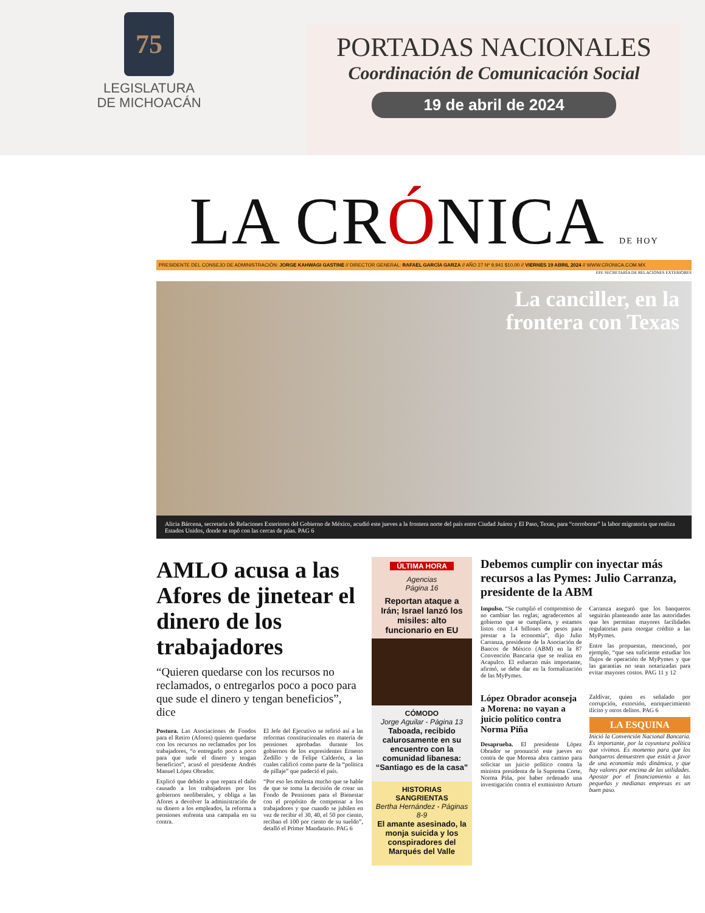75
LEGISLATURA
DE MICHOACÁN
PORTADAS NACIONALES
Coordinación de Comunicación Social
19 de abril de 2024
LA CRÓNICA DE HOY
PRESIDENTE DEL CONSEJO DE ADMINISTRACIÓN: JORGE KAHWAGI GASTINE // DIRECTOR GENERAL: RAFAEL GARCÍA GARZA // AÑO 27 Nº 9,941 $10.00 // VIERNES 19 ABRIL 2024 // WWW.CRONICA.COM.MX
EFE SECRETARÍA DE RELACIONES EXTERIORES
La canciller, en la
frontera con Texas
Alicia Bárcena, secretaria de Relaciones Exteriores del Gobierno de México, acudió este jueves a la frontera norte del país entre Ciudad Juárez y El Paso, Texas, para “corroborar” la labor migratoria que realiza Estados Unidos, donde se topó con las cercas de púas. PAG 6
AMLO acusa a las Afores de jinetear el dinero de los trabajadores
“Quieren quedarse con los recursos no reclamados, o entregarlos poco a poco para que sude el dinero y tengan beneficios”, dice
Postura. Las Asociaciones de Fondos para el Retiro (Afores) quieren quedarse con los recursos no reclamados por los trabajadores, “o entregarlo poco a poco para que sude el dinero y tengan beneficios”, acusó el presidente Andrés Manuel López Obrador.
Explicó que debido a que repara el daño causado a los trabajadores por los gobiernos neoliberales, y obliga a las Afores a devolver la administración de su dinero a los empleados, la reforma a pensiones enfrenta una campaña en su contra.
El Jefe del Ejecutivo se refirió así a las reformas constitucionales en materia de pensiones aprobadas durante los gobiernos de los expresidentes Ernesto Zedillo y de Felipe Calderón, a las cuales calificó como parte de la “política de pillaje” que padeció el país.
“Por eso les molesta mucho que se hable de que se toma la decisión de crear un Fondo de Pensiones para el Bienestar con el propósito de compensar a los trabajadores y que cuando se jubilen en vez de recibir el 30, 40, el 50 por ciento, reciban el 100 por ciento de su sueldo”, detalló el Primer Mandatario. PAG 6
ÚLTIMA HORA
Agencias
Página 16
Reportan ataque a Irán; Israel lanzó los misiles: alto funcionario en EU
CÓMODO
Jorge Aguilar - Página 13
Taboada, recibido calurosamente en su encuentro con la comunidad libanesa: “Santiago es de la casa”
HISTORIAS SANGRIENTAS
Bertha Hernández - Páginas 8-9
El amante asesinado, la monja suicida y los conspiradores del Marqués del Valle
Debemos cumplir con inyectar más recursos a las Pymes: Julio Carranza, presidente de la ABM
Impulso. “Se cumplió el compromiso de no cambiar las reglas; agradecemos al gobierno que se cumpliera, y estamos listos con 1.4 billones de pesos para prestar a la economía”, dijo Julio Carranza, presidente de la Asociación de Bancos de México (ABM) en la 87 Convención Bancaria que se realiza en Acapulco. El esfuerzo más importante, afirmó, se debe dar en la formalización de las MyPymes.
Carranza aseguró que los banqueros seguirán planteando ante las autoridades que les permitan mayores facilidades regulatorias para otorgar crédito a las MyPymes.
Entre las propuestas, mencionó, por ejemplo, “que sea suficiente estudiar los flujos de operación de MyPymes y que las garantías no sean notarizadas para evitar mayores costos. PAG 11 y 12
López Obrador aconseja a Morena: no vayan a juicio político contra Norma Piña
Desaprueba. El presidente López Obrador se pronunció este jueves en contra de que Morena abra camino para solicitar un juicio político contra la ministra presidenta de la Suprema Corte, Norma Piña, por haber ordenado una investigación contra el exministro Arturo Zaldívar, quien es señalado por corrupción, extorsión, enriquecimiento ilícito y otros delitos. PAG 6
LA ESQUINA
Inició la Convención Nacional Bancaria. Es importante, por la coyuntura política que vivimos. Es momento para que los banqueros demuestren que están a favor de una economía más dinámica, y que hay valores por encima de las utilidades. Apostar por el financiamiento a las pequeñas y medianas empresas es un buen paso.